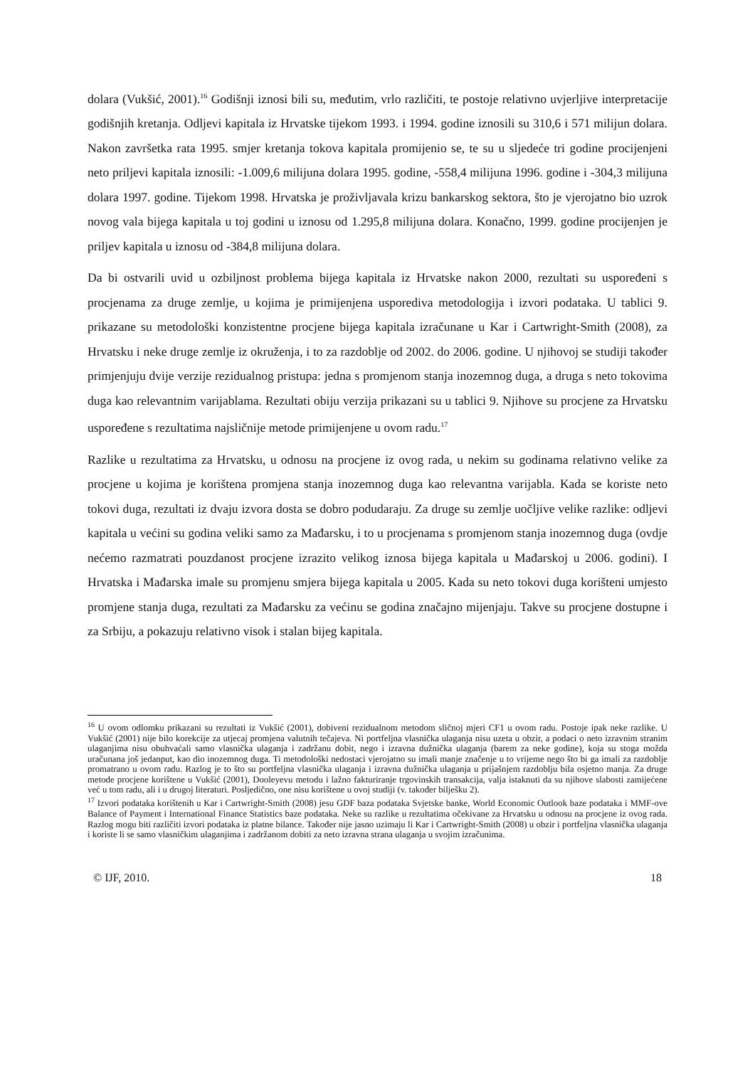dolara (Vukšić, 2001).<sup>16</sup> Godišnji iznosi bili su, međutim, vrlo različiti, te postoje relativno uvjerljive interpretacije godišnjih kretanja. Odljevi kapitala iz Hrvatske tijekom 1993. i 1994. godine iznosili su 310,6 i 571 milijun dolara. Nakon završetka rata 1995. smjer kretanja tokova kapitala promijenio se, te su u sljedeće tri godine procijenjeni neto priljevi kapitala iznosili: -1.009,6 milijuna dolara 1995. godine, -558,4 milijuna 1996. godine i -304,3 milijuna dolara 1997. godine. Tijekom 1998. Hrvatska je proživljavala krizu bankarskog sektora, što je vjerojatno bio uzrok novog vala bijega kapitala u toj godini u iznosu od 1.295,8 milijuna dolara. Konačno, 1999. godine procijenjen je priljev kapitala u iznosu od -384,8 milijuna dolara.
Da bi ostvarili uvid u ozbiljnost problema bijega kapitala iz Hrvatske nakon 2000, rezultati su uspoređeni s procjenama za druge zemlje, u kojima je primijenjena usporediva metodologija i izvori podataka. U tablici 9. prikazane su metodološki konzistentne procjene bijega kapitala izračunane u Kar i Cartwright-Smith (2008), za Hrvatsku i neke druge zemlje iz okruženja, i to za razdoblje od 2002. do 2006. godine. U njihovoj se studiji također primjenjuju dvije verzije rezidualnog pristupa: jedna s promjenom stanja inozemnog duga, a druga s neto tokovima duga kao relevantnim varijablama. Rezultati obiju verzija prikazani su u tablici 9. Njihove su procjene za Hrvatsku uspoređene s rezultatima najsličnije metode primijenjene u ovom radu.<sup>17</sup>
Razlike u rezultatima za Hrvatsku, u odnosu na procjene iz ovog rada, u nekim su godinama relativno velike za procjene u kojima je korištena promjena stanja inozemnog duga kao relevantna varijabla. Kada se koriste neto tokovi duga, rezultati iz dvaju izvora dosta se dobro podudaraju. Za druge su zemlje uočljive velike razlike: odljevi kapitala u većini su godina veliki samo za Mađarsku, i to u procjenama s promjenom stanja inozemnog duga (ovdje nećemo razmatrati pouzdanost procjene izrazito velikog iznosa bijega kapitala u Mađarskoj u 2006. godini). I Hrvatska i Mađarska imale su promjenu smjera bijega kapitala u 2005. Kada su neto tokovi duga korišteni umjesto promjene stanja duga, rezultati za Mađarsku za većinu se godina značajno mijenjaju. Takve su procjene dostupne i za Srbiju, a pokazuju relativno visok i stalan bijeg kapitala.
<sup>16</sup> U ovom odlomku prikazani su rezultati iz Vukšić (2001), dobiveni rezidualnom metodom sličnoj mjeri CF1 u ovom radu. Postoje ipak neke razlike. U Vukšić (2001) nije bilo korekcije za utjecaj promjena valutnih tečajeva. Ni portfeljna vlasnička ulaganja nisu uzeta u obzir, a podaci o neto izravnim stranim ulaganjima nisu obuhvaćali samo vlasnička ulaganja i zadržanu dobit, nego i izravna dužnička ulaganja (barem za neke godine), koja su stoga možda uračunana još jedanput, kao dio inozemnog duga. Ti metodološki nedostaci vjerojatno su imali manje značenje u to vrijeme nego što bi ga imali za razdoblje promatrano u ovom radu. Razlog je to što su portfeljna vlasnička ulaganja i izravna dužnička ulaganja u prijašnjem razdoblju bila osjetno manja. Za druge metode procjene korištene u Vukšić (2001), Dooleyevu metodu i lažno fakturiranje trgovinskih transakcija, valja istaknuti da su njihove slabosti zamijećene već u tom radu, ali i u drugoj literaturi. Posljedično, one nisu korištene u ovoj studiji (v. također bilješku 2).
<sup>17</sup> Izvori podataka korištenih u Kar i Cartwright-Smith (2008) jesu GDF baza podataka Svjetske banke, World Economic Outlook baze podataka i MMF-ove Balance of Payment i International Finance Statistics baze podataka. Neke su razlike u rezultatima očekivane za Hrvatsku u odnosu na procjene iz ovog rada. Razlog mogu biti različiti izvori podataka iz platne bilance. Također nije jasno uzimaju li Kar i Cartwright-Smith (2008) u obzir i portfeljna vlasnička ulaganja i koriste li se samo vlasničkim ulaganjima i zadržanom dobiti za neto izravna strana ulaganja u svojim izračunima.
© IJF, 2010. 18